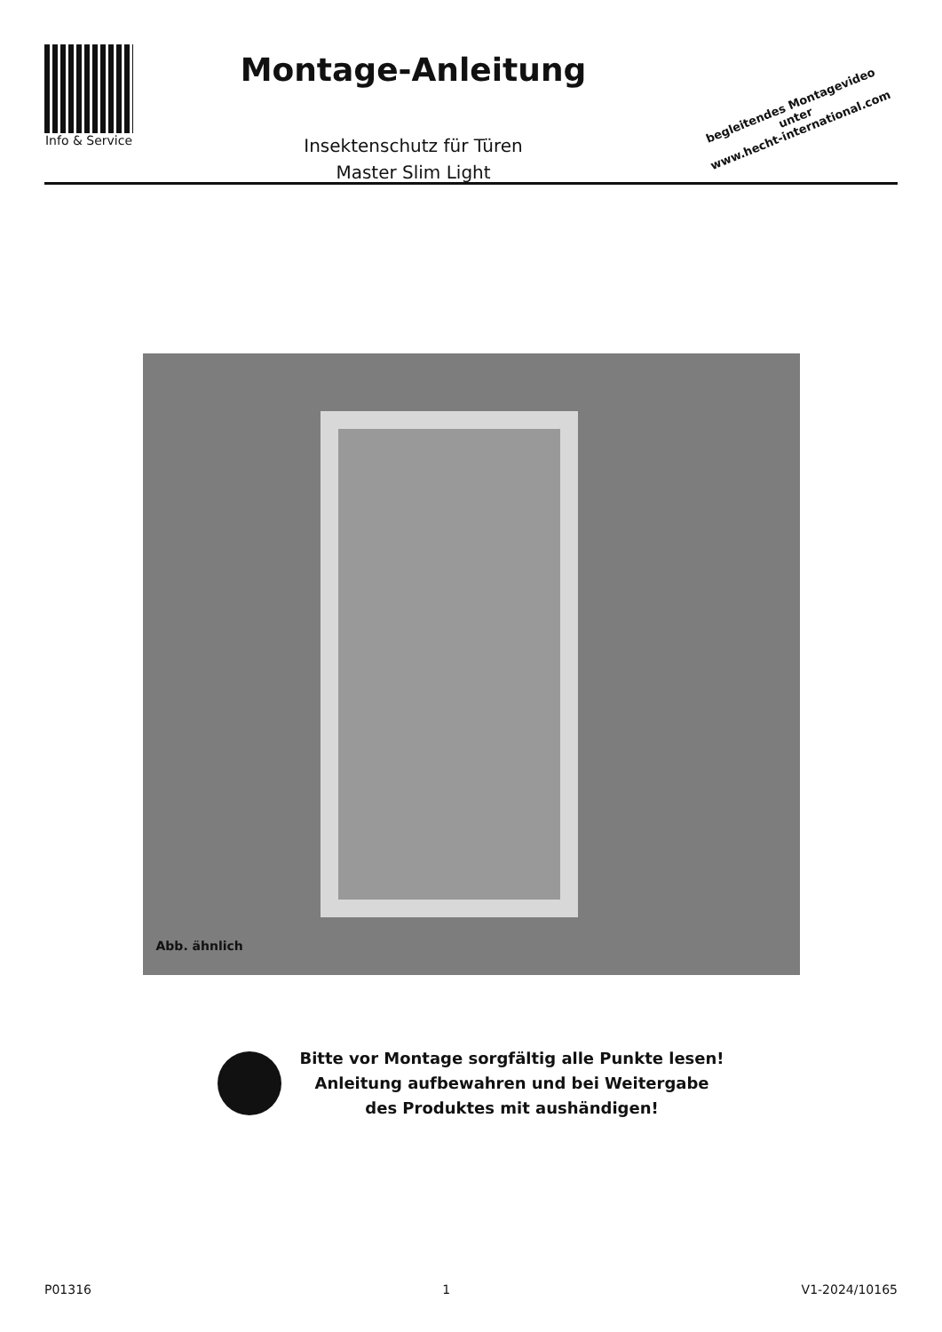Info & Service
Montage-Anleitung
Insektenschutz für Türen
Master Slim Light
begleitendes Montagevideo unter
www.hecht-international.com
Abb. ähnlich
Bitte vor Montage sorgfältig alle Punkte lesen!
Anleitung aufbewahren und bei Weitergabe
des Produktes mit aushändigen!
P01316 1 V1-2024/10165